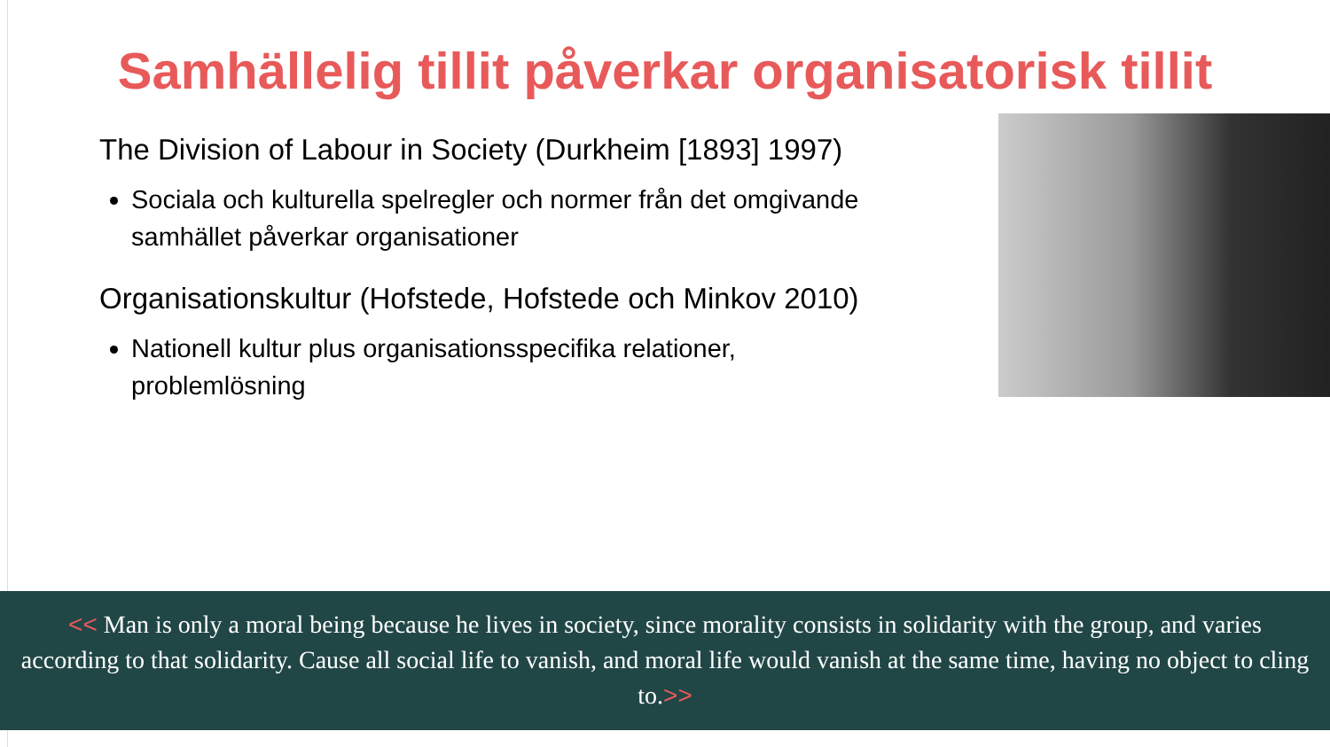Samhällelig tillit påverkar organisatorisk tillit
The Division of Labour in Society (Durkheim [1893] 1997)
Sociala och kulturella spelregler och normer från det omgivande samhället påverkar organisationer
Organisationskultur (Hofstede, Hofstede och Minkov 2010)
Nationell kultur plus organisationsspecifika relationer, problemlösning
<< Man is only a moral being because he lives in society, since morality consists in solidarity with the group, and varies according to that solidarity. Cause all social life to vanish, and moral life would vanish at the same time, having no object to cling to.>>